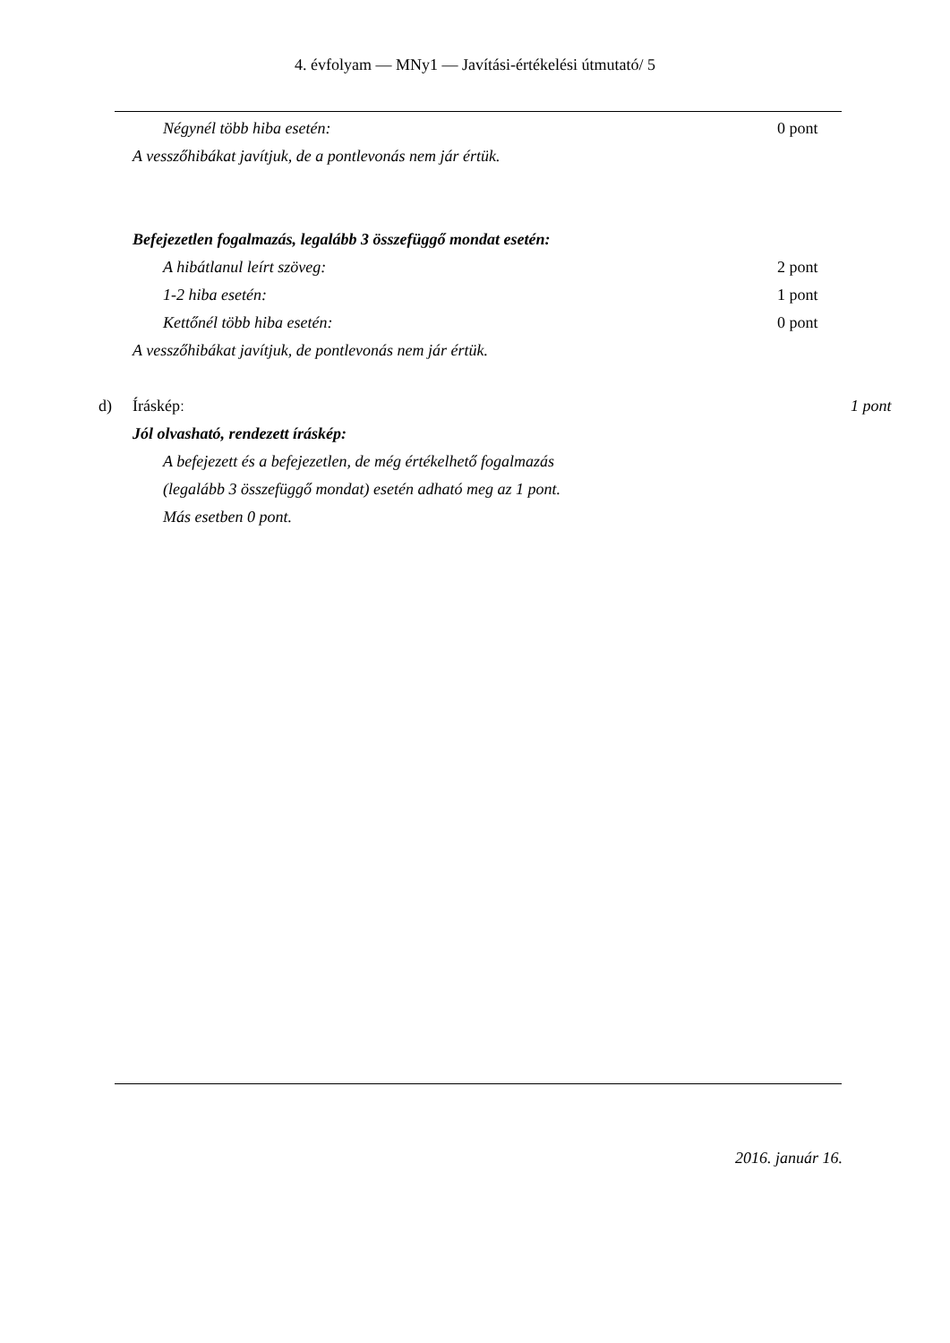4. évfolyam — MNy1 — Javítási-értékelési útmutató/ 5
Négynél több hiba esetén: 0 pont
A vesszőhibákat javítjuk, de a pontlevonás nem jár értük.
Befejezetlen fogalmazás, legalább 3 összefüggő mondat esetén:
A hibátlanul leírt szöveg: 2 pont
1-2 hiba esetén: 1 pont
Kettőnél több hiba esetén: 0 pont
A vesszőhibákat javítjuk, de pontlevonás nem jár értük.
d) Írásképː 1 pont
Jól olvasható, rendezett íráskép:
A befejezett és a befejezetlen, de még értékelhető fogalmazás
(legalább 3 összefüggő mondat) esetén adható meg az 1 pont.
Más esetben 0 pont.
2016. január 16.